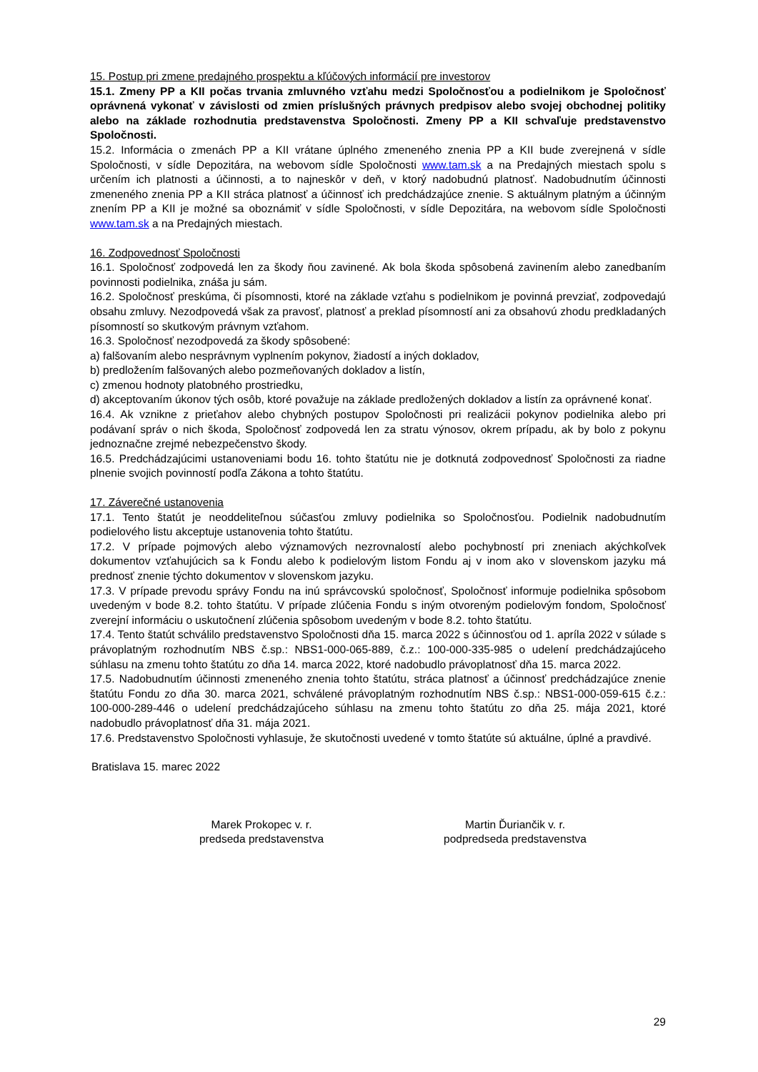15. Postup pri zmene predajného prospektu a kľúčových informácií pre investorov
15.1. Zmeny PP a KII počas trvania zmluvného vzťahu medzi Spoločnosťou a podielnikom je Spoločnosť oprávnená vykonať v závislosti od zmien príslušných právnych predpisov alebo svojej obchodnej politiky alebo na základe rozhodnutia predstavenstva Spoločnosti. Zmeny PP a KII schvaľuje predstavenstvo Spoločnosti.
15.2. Informácia o zmenách PP a KII vrátane úplného zmeneného znenia PP a KII bude zverejnená v sídle Spoločnosti, v sídle Depozitára, na webovom sídle Spoločnosti www.tam.sk a na Predajných miestach spolu s určením ich platnosti a účinnosti, a to najneskôr v deň, v ktorý nadobudnú platnosť. Nadobudnutím účinnosti zmeneného znenia PP a KII stráca platnosť a účinnosť ich predchádzajúce znenie. S aktuálnym platným a účinným znením PP a KII je možné sa oboznámiť v sídle Spoločnosti, v sídle Depozitára, na webovom sídle Spoločnosti www.tam.sk a na Predajných miestach.
16. Zodpovednosť Spoločnosti
16.1. Spoločnosť zodpovedá len za škody ňou zavinené. Ak bola škoda spôsobená zavinením alebo zanedbaním povinnosti podielnika, znáša ju sám.
16.2. Spoločnosť preskúma, či písomnosti, ktoré na základe vzťahu s podielnikom je povinná prevziať, zodpovedajú obsahu zmluvy. Nezodpovedá však za pravosť, platnosť a preklad písomností ani za obsahovú zhodu predkladaných písomností so skutkovým právnym vzťahom.
16.3. Spoločnosť nezodpovedá za škody spôsobené:
a) falšovaním alebo nesprávnym vyplnením pokynov, žiadostí a iných dokladov,
b) predložením falšovaných alebo pozmeňovaných dokladov a listín,
c) zmenou hodnoty platobného prostriedku,
d) akceptovaním úkonov tých osôb, ktoré považuje na základe predložených dokladov a listín za oprávnené konať.
16.4. Ak vznikne z prieťahov alebo chybných postupov Spoločnosti pri realizácii pokynov podielnika alebo pri podávaní správ o nich škoda, Spoločnosť zodpovedá len za stratu výnosov, okrem prípadu, ak by bolo z pokynu jednoznačne zrejmé nebezpečenstvo škody.
16.5. Predchádzajúcimi ustanoveniami bodu 16. tohto štatútu nie je dotknutá zodpovednosť Spoločnosti za riadne plnenie svojich povinností podľa Zákona a tohto štatútu.
17. Záverečné ustanovenia
17.1. Tento štatút je neoddeliteľnou súčasťou zmluvy podielnika so Spoločnosťou. Podielnik nadobudnutím podielového listu akceptuje ustanovenia tohto štatútu.
17.2. V prípade pojmových alebo významových nezrovnalostí alebo pochybností pri zneniach akýchkoľvek dokumentov vzťahujúcich sa k Fondu alebo k podielovým listom Fondu aj v inom ako v slovenskom jazyku má prednosť znenie týchto dokumentov v slovenskom jazyku.
17.3. V prípade prevodu správy Fondu na inú správcovskú spoločnosť, Spoločnosť informuje podielnika spôsobom uvedeným v bode 8.2. tohto štatútu. V prípade zlúčenia Fondu s iným otvoreným podielovým fondom, Spoločnosť zverejní informáciu o uskutočnení zlúčenia spôsobom uvedeným v bode 8.2. tohto štatútu.
17.4. Tento štatút schválilo predstavenstvo Spoločnosti dňa 15. marca 2022 s účinnosťou od 1. apríla 2022 v súlade s právoplatným rozhodnutím NBS č.sp.: NBS1-000-065-889, č.z.: 100-000-335-985 o udelení predchádzajúceho súhlasu na zmenu tohto štatútu zo dňa 14. marca 2022, ktoré nadobudlo právoplatnosť dňa 15. marca 2022.
17.5. Nadobudnutím účinnosti zmeneného znenia tohto štatútu, stráca platnosť a účinnosť predchádzajúce znenie štatútu Fondu zo dňa 30. marca 2021, schválené právoplatným rozhodnutím NBS č.sp.: NBS1-000-059-615 č.z.: 100-000-289-446 o udelení predchádzajúceho súhlasu na zmenu tohto štatútu zo dňa 25. mája 2021, ktoré nadobudlo právoplatnosť dňa 31. mája 2021.
17.6. Predstavenstvo Spoločnosti vyhlasuje, že skutočnosti uvedené v tomto štatúte sú aktuálne, úplné a pravdivé.
Bratislava 15. marec 2022
Marek Prokopec v. r.
predseda predstavenstva
Martin Ďuriančik v. r.
podpredseda predstavenstva
29